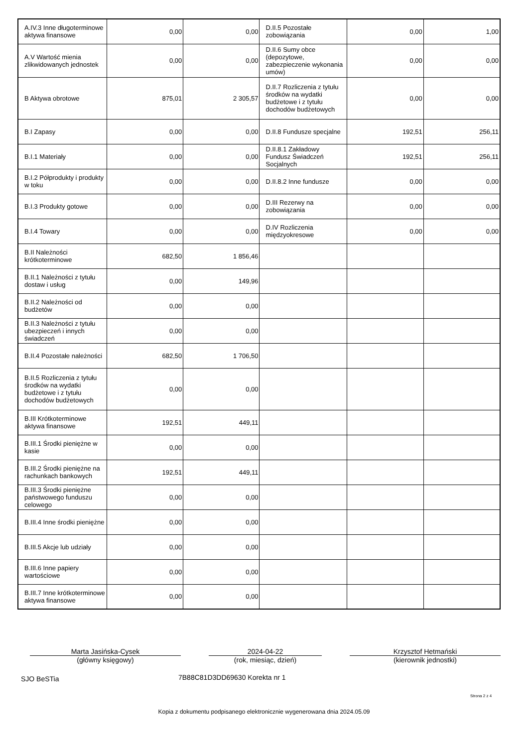| A.IV.3 Inne długoterminowe aktywa finansowe | 0,00 | 0,00 | D.II.5 Pozostałe zobowiązania | 0,00 | 1,00 |
| A.V Wartość mienia zlikwidowanych jednostek | 0,00 | 0,00 | D.II.6 Sumy obce (depozytowe, zabezpieczenie wykonania umów) | 0,00 | 0,00 |
| B Aktywa obrotowe | 875,01 | 2 305,57 | D.II.7 Rozliczenia z tytułu środków na wydatki budżetowe i z tytułu dochodów budżetowych | 0,00 | 0,00 |
| B.I Zapasy | 0,00 | 0,00 | D.II.8 Fundusze specjalne | 192,51 | 256,11 |
| B.I.1 Materiały | 0,00 | 0,00 | D.II.8.1 Zakładowy Fundusz Świadczeń Socjalnych | 192,51 | 256,11 |
| B.I.2 Półprodukty i produkty w toku | 0,00 | 0,00 | D.II.8.2 Inne fundusze | 0,00 | 0,00 |
| B.I.3 Produkty gotowe | 0,00 | 0,00 | D.III Rezerwy na zobowiązania | 0,00 | 0,00 |
| B.I.4 Towary | 0,00 | 0,00 | D.IV Rozliczenia międzyokresowe | 0,00 | 0,00 |
| B.II Należności krótkoterminowe | 682,50 | 1 856,46 | | | |
| B.II.1 Należności z tytułu dostaw i usług | 0,00 | 149,96 | | | |
| B.II.2 Należności od budżetów | 0,00 | 0,00 | | | |
| B.II.3 Należności z tytułu ubezpieczeń i innych świadczeń | 0,00 | 0,00 | | | |
| B.II.4 Pozostałe należności | 682,50 | 1 706,50 | | | |
| B.II.5 Rozliczenia z tytułu środków na wydatki budżetowe i z tytułu dochodów budżetowych | 0,00 | 0,00 | | | |
| B.III Krótkoterminowe aktywa finansowe | 192,51 | 449,11 | | | |
| B.III.1 Środki pieniężne w kasie | 0,00 | 0,00 | | | |
| B.III.2 Środki pieniężne na rachunkach bankowych | 192,51 | 449,11 | | | |
| B.III.3 Środki pieniężne państwowego funduszu celowego | 0,00 | 0,00 | | | |
| B.III.4 Inne środki pieniężne | 0,00 | 0,00 | | | |
| B.III.5 Akcje lub udziały | 0,00 | 0,00 | | | |
| B.III.6 Inne papiery wartościowe | 0,00 | 0,00 | | | |
| B.III.7 Inne krótkoterminowe aktywa finansowe | 0,00 | 0,00 | | | |
Marta Jasińska-Cysek
(główny księgowy)
2024-04-22
(rok, miesiąc, dzień)
Krzysztof Hetmański
(kierownik jednostki)
SJO BeSTia 7B88C81D3DD69630 Korekta nr 1
Strona 2 z 4
Kopia z dokumentu podpisanego elektronicznie wygenerowana dnia 2024.05.09